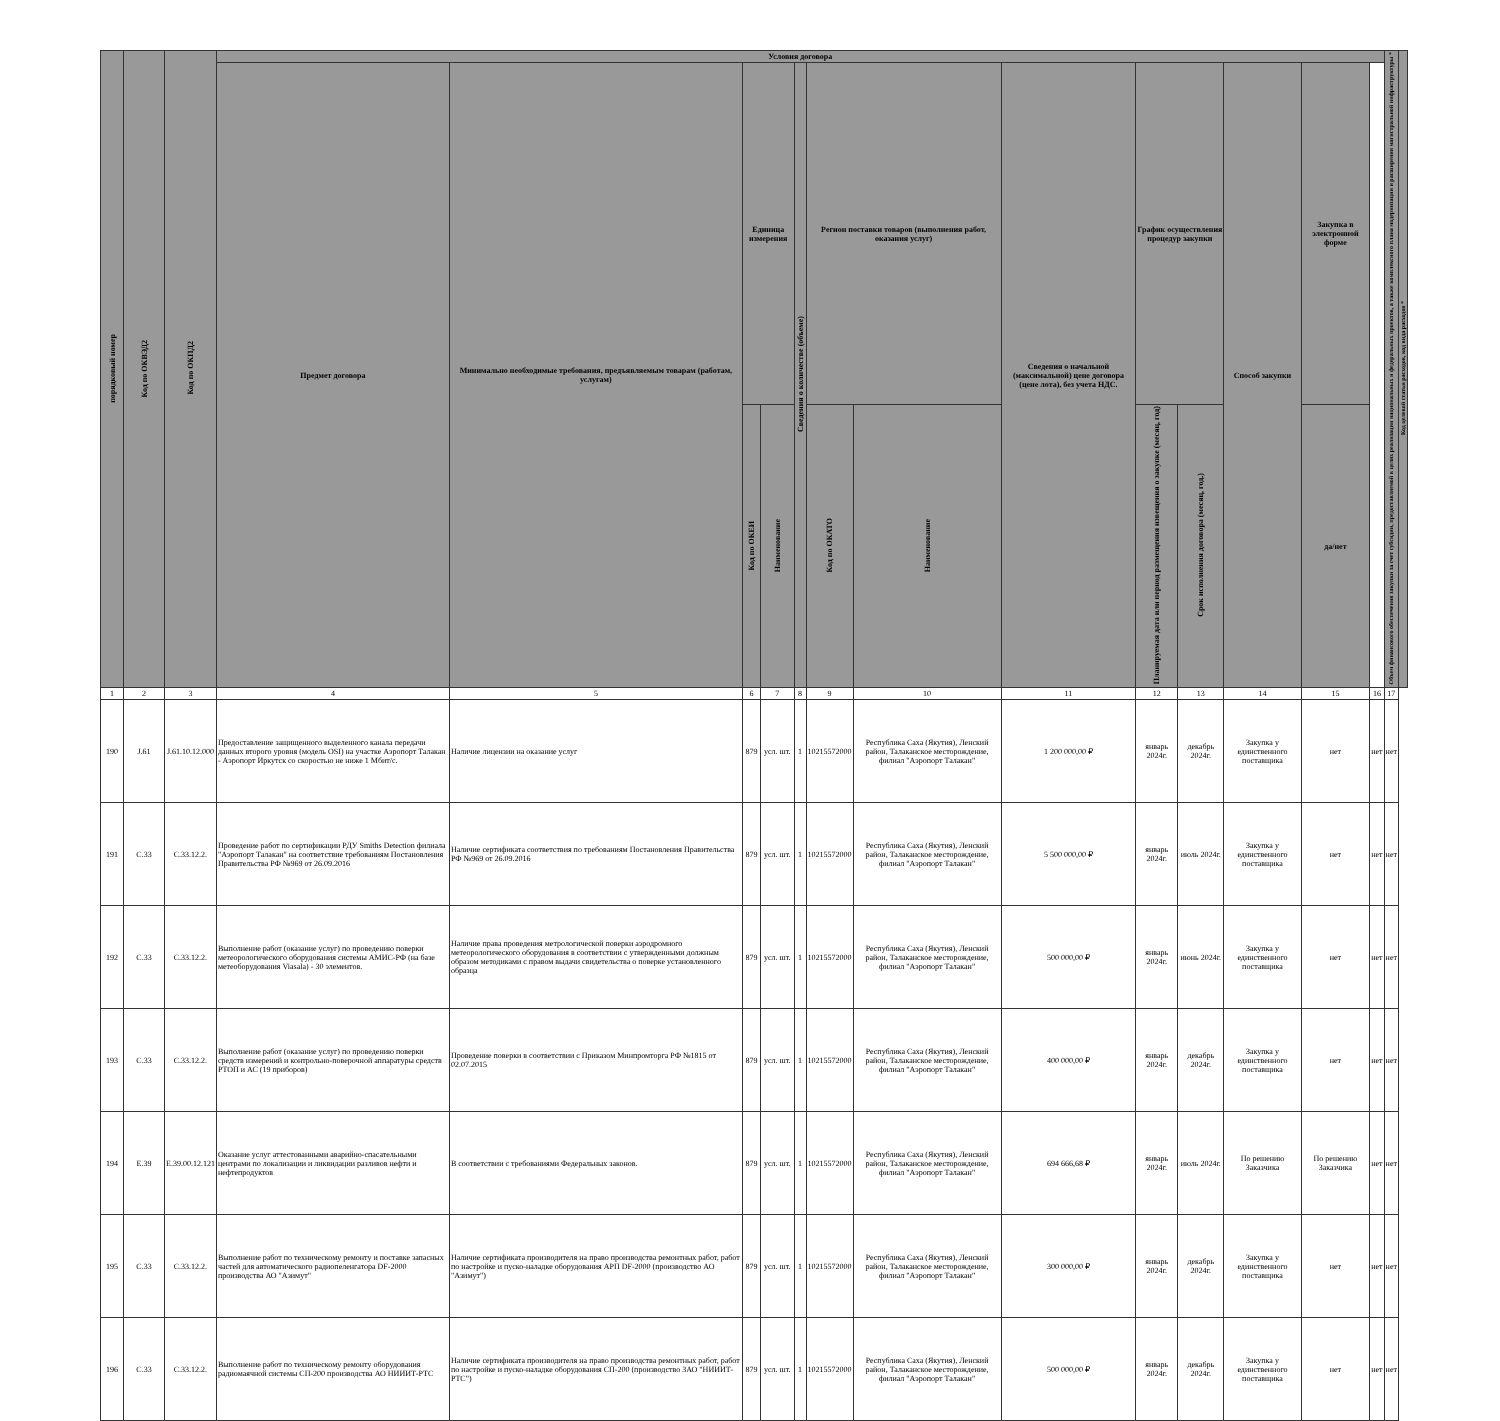| порядковый номер | Код по ОКВЭД2 | Код по ОКПД2 | Условия договора | | | | | | | | | | | | | Объем финансового обеспечения закупки за счет субсидии, предоставляемой в целях реализации национальных и федеральных проектов, а также комплексного плана модернизации и расширения магистральной инфраструктуры * | Код целевой статьи расходов, код вида расходов * |
| --- | --- | --- | --- | --- | --- | --- | --- | --- | --- | --- | --- | --- | --- | --- | --- | --- | --- |
| | | | Предмет договора | Минимально необходимые требования, предъявляемым товарам (работам, услугам) | Единица измерения | | Сведения о количестве (объеме) | Регион поставки товаров (выполнения работ, оказания услуг) | | Сведения о начальной (максимальной) цене договора (цене лота), без учета НДС. | График осуществления процедур закупки | | Способ закупки | Закупка в электронной форме | | | |
| | | | | | Код по ОКЕИ | Наименование | | Код по ОКАТО | Наименование | | Планируемая дата или период размещения извещения о закупке (месяц, год) | Срок исполнения договора (месяц, год.) | | да/нет | | | |
| 1 | 2 | 3 | 4 | 5 | 6 | 7 | 8 | 9 | 10 | 11 | 12 | 13 | 14 | 15 | 16 | 17 | |
| 190 | J.61 | J.61.10.12.000 | Предоставление защищенного выделенного канала передачи данных второго уровня (модель OSI) на участке Аэропорт Талакан - Аэропорт Иркутск со скоростью не ниже 1 Мбит/с. | Наличие лицензии на оказание услуг | 879 | усл. шт. | 1 | 10215572000 | Республика Саха (Якутия), Ленский район, Талаканское месторождение, филиал "Аэропорт Талакан" | 1 200 000,00 ₽ | январь 2024г. | декабрь 2024г. | Закупка у единственного поставщика | нет | нет | нет | |
| 191 | C.33 | C.33.12.2. | Проведение работ по сертификации РДУ Smiths Detection филиала "Аэропорт Талакан" на соответствие требованиям Постановления Правительства РФ №969 от 26.09.2016 | Наличие сертификата соответствия по требованиям Постановления Правительства РФ №969 от 26.09.2016 | 879 | усл. шт. | 1 | 10215572000 | Республика Саха (Якутия), Ленский район, Талаканское месторождение, филиал "Аэропорт Талакан" | 5 500 000,00 ₽ | январь 2024г. | июль 2024г. | Закупка у единственного поставщика | нет | нет | нет | |
| 192 | C.33 | C.33.12.2. | Выполнение работ (оказание услуг) по проведению поверки метеорологического оборудования системы АМИС-РФ (на базе метеоборудования Viasala) - 30 элементов. | Наличие права проведения метрологической поверки аэродромного метеорологического оборудования в соответствии с утвержденными должным образом методиками с правом выдачи свидетельства о поверке установленного образца | 879 | усл. шт. | 1 | 10215572000 | Республика Саха (Якутия), Ленский район, Талаканское месторождение, филиал "Аэропорт Талакан" | 500 000,00 ₽ | январь 2024г. | июнь 2024г. | Закупка у единственного поставщика | нет | нет | нет | |
| 193 | C.33 | C.33.12.2. | Выполнение работ (оказание услуг) по проведению поверки средств измерений и контрольно-поверочной аппаратуры средств РТОП и АС (19 приборов) | Проведение поверки в соответствии с Приказом Минпромторга РФ №1815 от 02.07.2015 | 879 | усл. шт. | 1 | 10215572000 | Республика Саха (Якутия), Ленский район, Талаканское месторождение, филиал "Аэропорт Талакан" | 400 000,00 ₽ | январь 2024г. | декабрь 2024г. | Закупка у единственного поставщика | нет | нет | нет | |
| 194 | E.39 | E.39.00.12.121 | Оказание услуг аттестованными аварийно-спасательными центрами по локализации и ликвидации разливов нефти и нефтепродуктов | В соответствии с требованиями Федеральных законов. | 879 | усл. шт. | 1 | 10215572000 | Республика Саха (Якутия), Ленский район, Талаканское месторождение, филиал "Аэропорт Талакан" | 694 666,68 ₽ | январь 2024г. | июль 2024г. | По решению Заказчика | По решению Заказчика | нет | нет | |
| 195 | C.33 | C.33.12.2. | Выполнение работ по техническому ремонту и поставке запасных частей для автоматического радиопеленгатора DF-2000 производства АО "Азимут" | Наличие сертификата производителя на право производства ремонтных работ, работ по настройке и пуско-наладке оборудования АРП DF-2000 (производство АО "Азимут") | 879 | усл. шт. | 1 | 10215572000 | Республика Саха (Якутия), Ленский район, Талаканское месторождение, филиал "Аэропорт Талакан" | 300 000,00 ₽ | январь 2024г. | декабрь 2024г. | Закупка у единственного поставщика | нет | нет | нет | |
| 196 | C.33 | C.33.12.2. | Выполнение работ по техническому ремонту оборудования радиомаячной системы СП-200 производства АО НИИИТ-РТС | Наличие сертификата производителя на право производства ремонтных работ, работ по настройке и пуско-наладке оборудования СП-200 (производство ЗАО "НИИИТ-РТС") | 879 | усл. шт. | 1 | 10215572000 | Республика Саха (Якутия), Ленский район, Талаканское месторождение, филиал "Аэропорт Талакан" | 500 000,00 ₽ | январь 2024г. | декабрь 2024г. | Закупка у единственного поставщика | нет | нет | нет | |